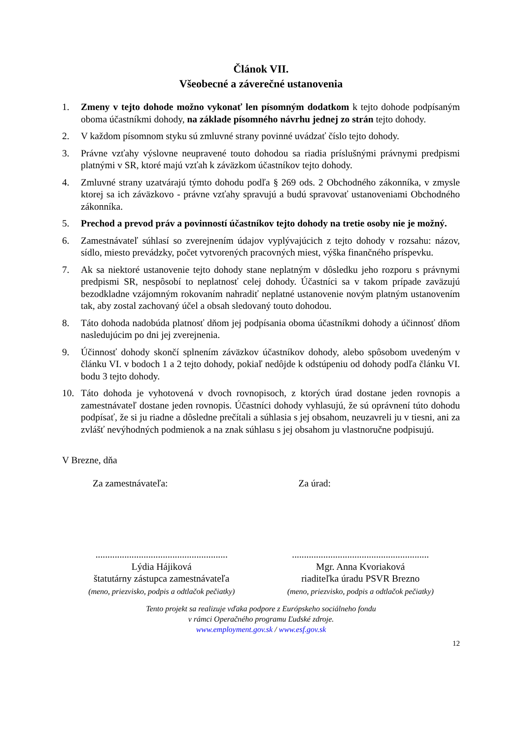Článok VII.
Všeobecné a záverečné ustanovenia
1. Zmeny v tejto dohode možno vykonať len písomným dodatkom k tejto dohode podpísaným oboma účastníkmi dohody, na základe písomného návrhu jednej zo strán tejto dohody.
2. V každom písomnom styku sú zmluvné strany povinné uvádzať číslo tejto dohody.
3. Právne vzťahy výslovne neupravené touto dohodou sa riadia príslušnými právnymi predpismi platnými v SR, ktoré majú vzťah k záväzkom účastníkov tejto dohody.
4. Zmluvné strany uzatvárajú týmto dohodu podľa § 269 ods. 2 Obchodného zákonníka, v zmysle ktorej sa ich záväzkovo - právne vzťahy spravujú a budú spravovať ustanoveniami Obchodného zákonníka.
5. Prechod a prevod práv a povinností účastníkov tejto dohody na tretie osoby nie je možný.
6. Zamestnávateľ súhlasí so zverejnením údajov vyplývajúcich z tejto dohody v rozsahu: názov, sídlo, miesto prevádzky, počet vytvorených pracovných miest, výška finančného príspevku.
7. Ak sa niektoré ustanovenie tejto dohody stane neplatným v dôsledku jeho rozporu s právnymi predpismi SR, nespôsobí to neplatnosť celej dohody. Účastníci sa v takom prípade zaväzujú bezodkladne vzájomným rokovaním nahradiť neplatné ustanovenie novým platným ustanovením tak, aby zostal zachovaný účel a obsah sledovaný touto dohodou.
8. Táto dohoda nadobúda platnosť dňom jej podpísania oboma účastníkmi dohody a účinnosť dňom nasledujúcim po dni jej zverejnenia.
9. Účinnosť dohody skončí splnením záväzkov účastníkov dohody, alebo spôsobom uvedeným v článku VI. v bodoch 1 a 2 tejto dohody, pokiaľ nedôjde k odstúpeniu od dohody podľa článku VI. bodu 3 tejto dohody.
10. Táto dohoda je vyhotovená v dvoch rovnopisoch, z ktorých úrad dostane jeden rovnopis a zamestnávateľ dostane jeden rovnopis. Účastníci dohody vyhlasujú, že sú oprávnení túto dohodu podpísať, že si ju riadne a dôsledne prečítali a súhlasia s jej obsahom, neuzavreli ju v tiesni, ani za zvlášť nevýhodných podmienok a na znak súhlasu s jej obsahom ju vlastnoručne podpisujú.
V Brezne, dňa
Za zamestnávateľa: Za úrad:
.......................................................
Lýdia Hájiková
štatutárny zástupca zamestnávateľa
(meno, priezvisko, podpis a odtlačok pečiatky)
.........................................................
Mgr. Anna Kvoriaková
riaditeľka úradu PSVR Brezno
(meno, priezvisko, podpis a odtlačok pečiatky)
Tento projekt sa realizuje vďaka podpore z Európskeho sociálneho fondu
v rámci Operačného programu Ľudské zdroje.
www.employment.gov.sk / www.esf.gov.sk
12